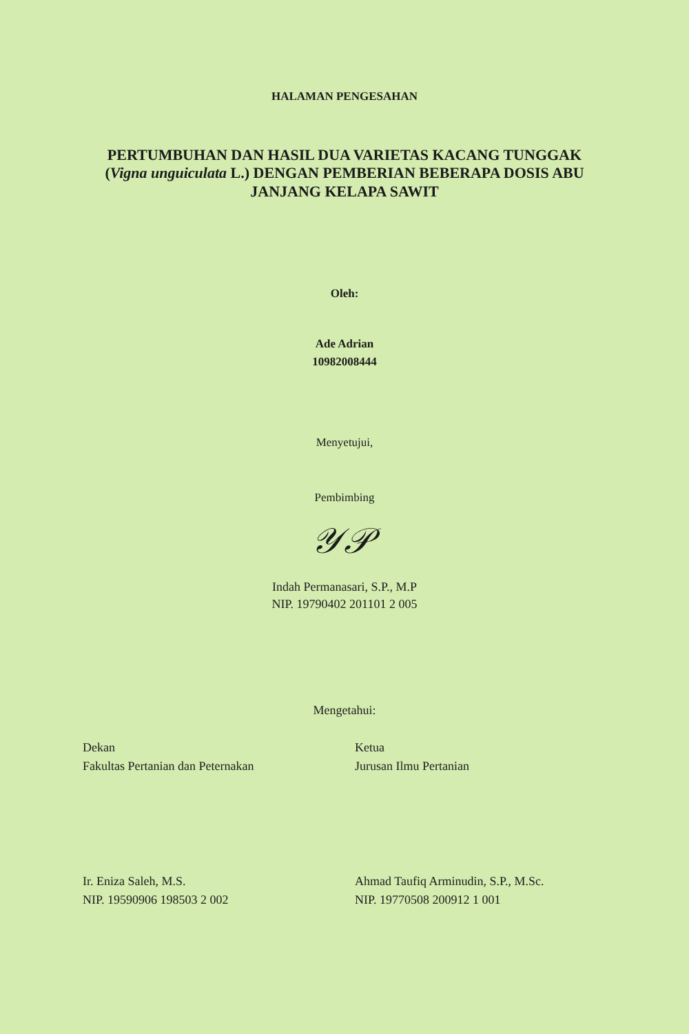HALAMAN PENGESAHAN
PERTUMBUHAN DAN HASIL DUA VARIETAS KACANG TUNGGAK (Vigna unguiculata L.) DENGAN PEMBERIAN BEBERAPA DOSIS ABU JANJANG KELAPA SAWIT
Oleh:
Ade Adrian
10982008444
Menyetujui,
Pembimbing
𝒴𝒫
Indah Permanasari, S.P., M.P
NIP. 19790402 201101 2 005
Mengetahui:
Dekan
Fakultas Pertanian dan Peternakan
Ir. Eniza Saleh, M.S.
NIP. 19590906 198503 2 002
Ketua
Jurusan Ilmu Pertanian
Ahmad Taufiq Arminudin, S.P., M.Sc.
NIP. 19770508 200912 1 001